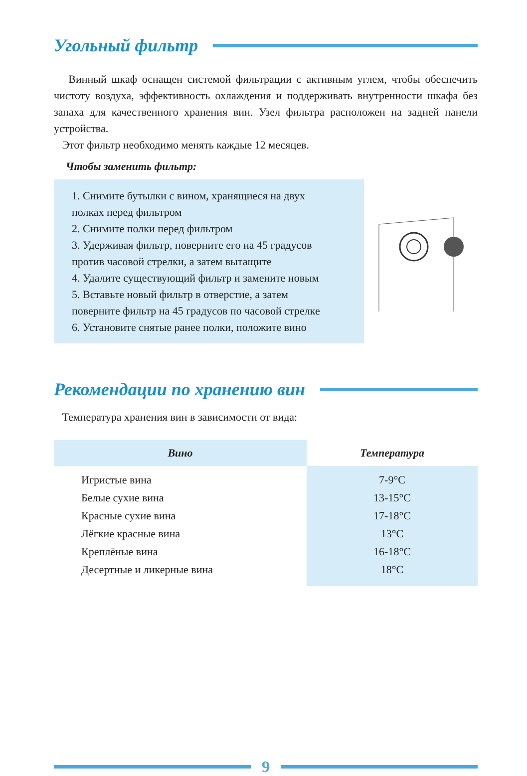Угольный фильтр
Винный шкаф оснащен системой фильтрации с активным углем, чтобы обеспечить чистоту воздуха, эффективность охлаждения и поддерживать внутренности шкафа без запаха для качественного хранения вин. Узел фильтра расположен на задней панели устройства.
Этот фильтр необходимо менять каждые 12 месяцев.
Чтобы заменить фильтр:
1. Снимите бутылки с вином, хранящиеся на двух
полках перед фильтром
2. Снимите полки перед фильтром
3. Удерживая фильтр, поверните его на 45 градусов
против часовой стрелки, а затем вытащите
4. Удалите существующий фильтр и замените новым
5. Вставьте новый фильтр в отверстие, а затем
поверните фильтр на 45 градусов по часовой стрелке
6. Установите снятые ранее полки, положите вино
Рекомендации по хранению вин
Температура хранения вин в зависимости от вида:
| Вино | Температура |
| --- | --- |
| Игристые вина Белые сухие вина Красные сухие вина Лёгкие красные вина Креплёные вина Десертные и ликерные вина | 7-9°C 13-15°C 17-18°C 13°C 16-18°C 18°C |
9